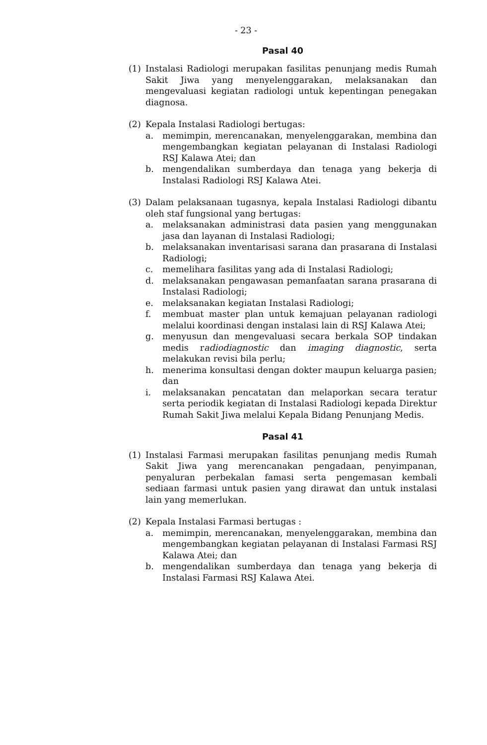- 23 -
Pasal 40
(1) Instalasi Radiologi merupakan fasilitas penunjang medis Rumah Sakit Jiwa yang menyelenggarakan, melaksanakan dan mengevaluasi kegiatan radiologi untuk kepentingan penegakan diagnosa.
(2) Kepala Instalasi Radiologi bertugas:
a. memimpin, merencanakan, menyelenggarakan, membina dan mengembangkan kegiatan pelayanan di Instalasi Radiologi RSJ Kalawa Atei; dan
b. mengendalikan sumberdaya dan tenaga yang bekerja di Instalasi Radiologi RSJ Kalawa Atei.
(3) Dalam pelaksanaan tugasnya, kepala Instalasi Radiologi dibantu oleh staf fungsional yang bertugas:
a. melaksanakan administrasi data pasien yang menggunakan jasa dan layanan di Instalasi Radiologi;
b. melaksanakan inventarisasi sarana dan prasarana di Instalasi Radiologi;
c. memelihara fasilitas yang ada di Instalasi Radiologi;
d. melaksanakan pengawasan pemanfaatan sarana prasarana di Instalasi Radiologi;
e. melaksanakan kegiatan Instalasi Radiologi;
f. membuat master plan untuk kemajuan pelayanan radiologi melalui koordinasi dengan instalasi lain di RSJ Kalawa Atei;
g. menyusun dan mengevaluasi secara berkala SOP tindakan medis radiodiagnostic dan imaging diagnostic, serta melakukan revisi bila perlu;
h. menerima konsultasi dengan dokter maupun keluarga pasien; dan
i. melaksanakan pencatatan dan melaporkan secara teratur serta periodik kegiatan di Instalasi Radiologi kepada Direktur Rumah Sakit Jiwa melalui Kepala Bidang Penunjang Medis.
Pasal 41
(1) Instalasi Farmasi merupakan fasilitas penunjang medis Rumah Sakit Jiwa yang merencanakan pengadaan, penyimpanan, penyaluran perbekalan famasi serta pengemasan kembali sediaan farmasi untuk pasien yang dirawat dan untuk instalasi lain yang memerlukan.
(2) Kepala Instalasi Farmasi bertugas :
a. memimpin, merencanakan, menyelenggarakan, membina dan mengembangkan kegiatan pelayanan di Instalasi Farmasi RSJ Kalawa Atei; dan
b. mengendalikan sumberdaya dan tenaga yang bekerja di Instalasi Farmasi RSJ Kalawa Atei.